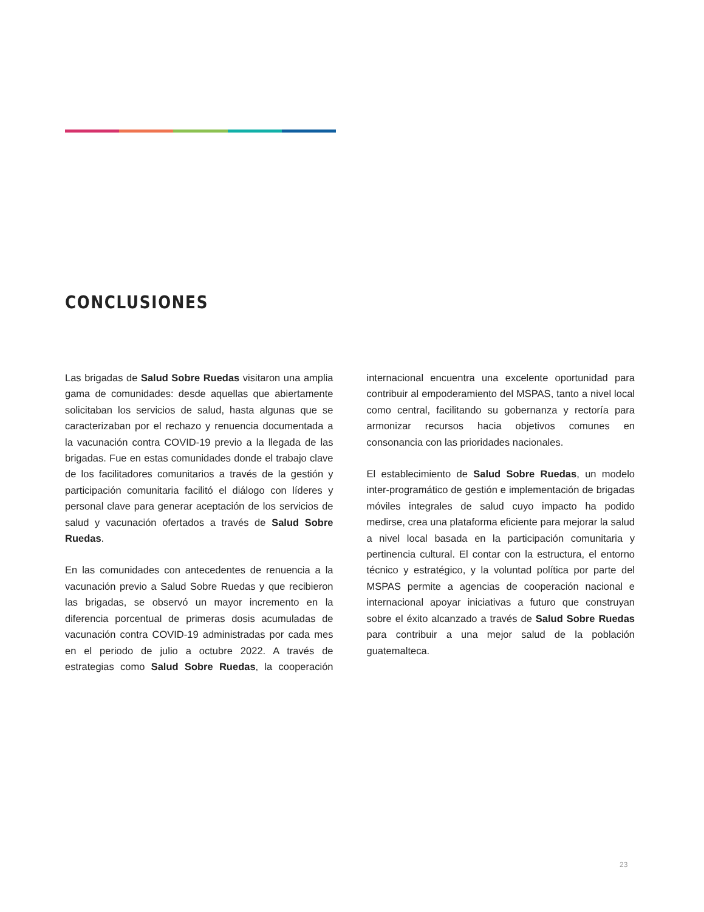CONCLUSIONES
Las brigadas de Salud Sobre Ruedas visitaron una amplia gama de comunidades: desde aquellas que abiertamente solicitaban los servicios de salud, hasta algunas que se caracterizaban por el rechazo y renuencia documentada a la vacunación contra COVID-19 previo a la llegada de las brigadas. Fue en estas comunidades donde el trabajo clave de los facilitadores comunitarios a través de la gestión y participación comunitaria facilitó el diálogo con líderes y personal clave para generar aceptación de los servicios de salud y vacunación ofertados a través de Salud Sobre Ruedas.
En las comunidades con antecedentes de renuencia a la vacunación previo a Salud Sobre Ruedas y que recibieron las brigadas, se observó un mayor incremento en la diferencia porcentual de primeras dosis acumuladas de vacunación contra COVID-19 administradas por cada mes en el periodo de julio a octubre 2022. A través de estrategias como Salud Sobre Ruedas, la cooperación internacional encuentra una excelente oportunidad para contribuir al empoderamiento del MSPAS, tanto a nivel local como central, facilitando su gobernanza y rectoría para armonizar recursos hacia objetivos comunes en consonancia con las prioridades nacionales.
El establecimiento de Salud Sobre Ruedas, un modelo inter-programático de gestión e implementación de brigadas móviles integrales de salud cuyo impacto ha podido medirse, crea una plataforma eficiente para mejorar la salud a nivel local basada en la participación comunitaria y pertinencia cultural. El contar con la estructura, el entorno técnico y estratégico, y la voluntad política por parte del MSPAS permite a agencias de cooperación nacional e internacional apoyar iniciativas a futuro que construyan sobre el éxito alcanzado a través de Salud Sobre Ruedas para contribuir a una mejor salud de la población guatemalteca.
23